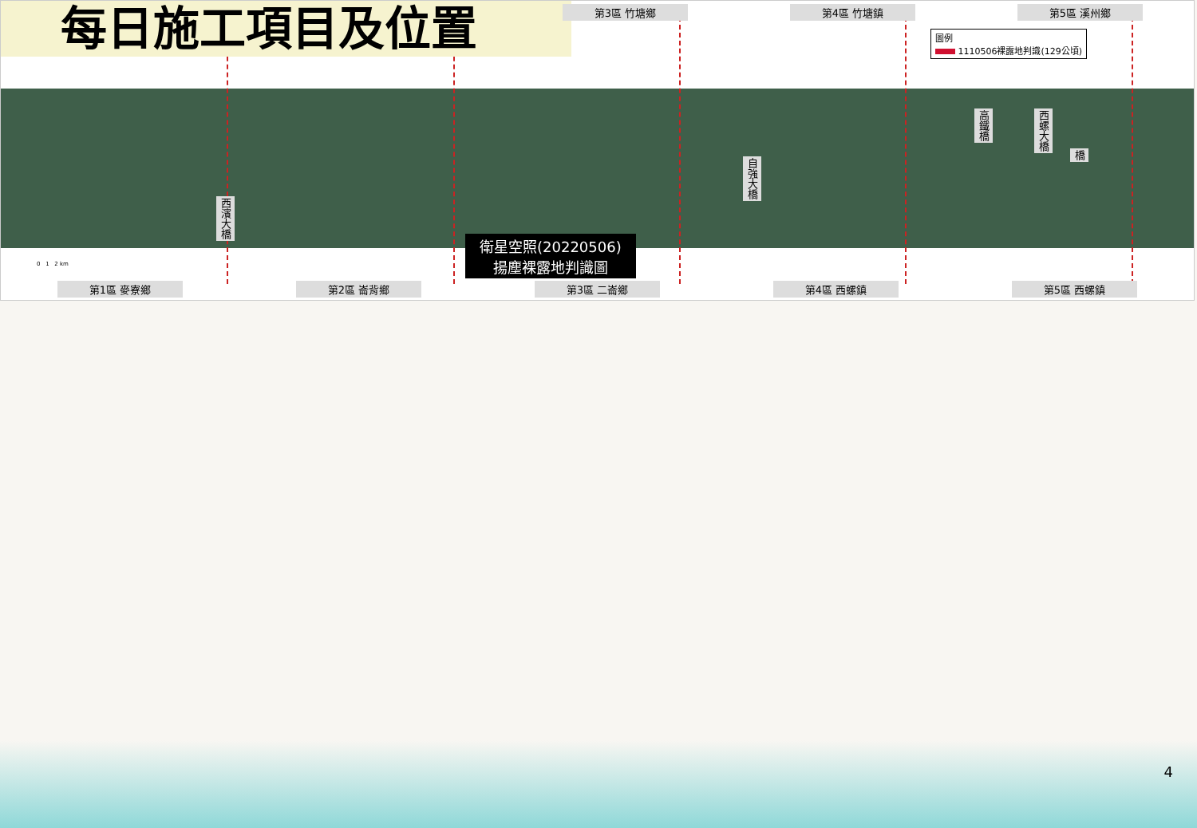每日施工項目及位置
第3區 竹塘鄉 第4區 竹塘鎮 第5區 溪州鄉
圖例
1110506裸露地判識(129公頃)
西濱大橋
自強大橋
高鐵橋
西螺大橋
橋
0 1 2 km
衛星空照(20220506)
揚塵裸露地判識圖
第1區 麥寮鄉 第2區 崙背鄉 第3區 二崙鄉 第4區 西螺鎮 第5區 西螺鎮
4